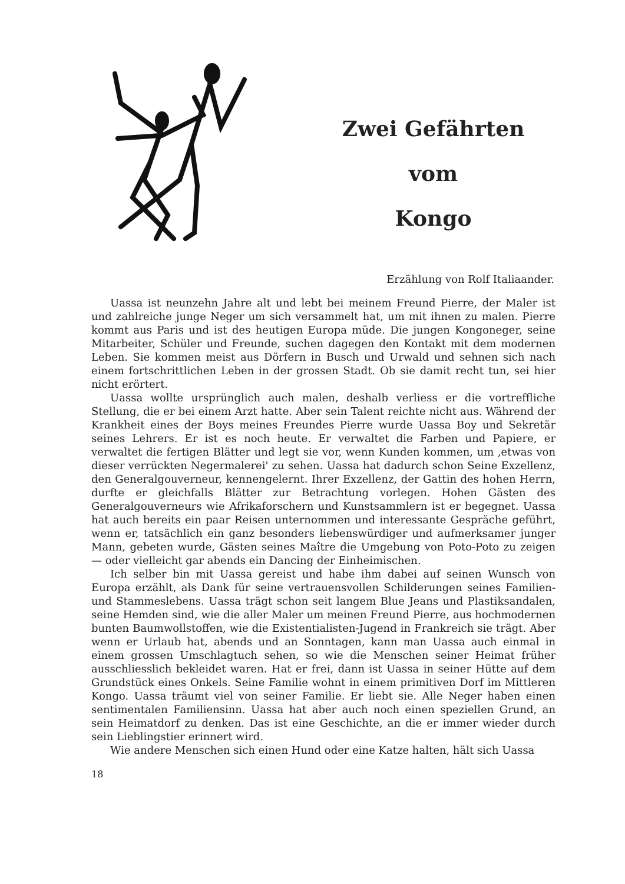Zwei Gefährten
vom
Kongo
Erzählung von Rolf Italiaander.
Uassa ist neunzehn Jahre alt und lebt bei meinem Freund Pierre, der Maler ist und zahlreiche junge Neger um sich versammelt hat, um mit ihnen zu malen. Pierre kommt aus Paris und ist des heutigen Europa müde. Die jungen Kongoneger, seine Mitarbeiter, Schüler und Freunde, suchen dagegen den Kontakt mit dem modernen Leben. Sie kommen meist aus Dörfern in Busch und Urwald und sehnen sich nach einem fortschrittlichen Leben in der grossen Stadt. Ob sie damit recht tun, sei hier nicht erörtert.
Uassa wollte ursprünglich auch malen, deshalb verliess er die vortreffliche Stellung, die er bei einem Arzt hatte. Aber sein Talent reichte nicht aus. Während der Krankheit eines der Boys meines Freundes Pierre wurde Uassa Boy und Sekretär seines Lehrers. Er ist es noch heute. Er verwaltet die Farben und Papiere, er verwaltet die fertigen Blätter und legt sie vor, wenn Kunden kommen, um ‚etwas von dieser verrückten Negermalerei' zu sehen. Uassa hat dadurch schon Seine Exzellenz, den Generalgouverneur, kennengelernt. Ihrer Exzellenz, der Gattin des hohen Herrn, durfte er gleichfalls Blätter zur Betrachtung vorlegen. Hohen Gästen des Generalgouverneurs wie Afrikaforschern und Kunstsammlern ist er begegnet. Uassa hat auch bereits ein paar Reisen unternommen und interessante Gespräche geführt, wenn er, tatsächlich ein ganz besonders liebenswürdiger und aufmerksamer junger Mann, gebeten wurde, Gästen seines Maître die Umgebung von Poto-Poto zu zeigen — oder vielleicht gar abends ein Dancing der Einheimischen.
Ich selber bin mit Uassa gereist und habe ihm dabei auf seinen Wunsch von Europa erzählt, als Dank für seine vertrauensvollen Schilderungen seines Familien- und Stammeslebens. Uassa trägt schon seit langem Blue Jeans und Plastiksandalen, seine Hemden sind, wie die aller Maler um meinen Freund Pierre, aus hochmodernen bunten Baumwollstoffen, wie die Existentialisten-Jugend in Frankreich sie trägt. Aber wenn er Urlaub hat, abends und an Sonntagen, kann man Uassa auch einmal in einem grossen Umschlagtuch sehen, so wie die Menschen seiner Heimat früher ausschliesslich bekleidet waren. Hat er frei, dann ist Uassa in seiner Hütte auf dem Grundstück eines Onkels. Seine Familie wohnt in einem primitiven Dorf im Mittleren Kongo. Uassa träumt viel von seiner Familie. Er liebt sie. Alle Neger haben einen sentimentalen Familiensinn. Uassa hat aber auch noch einen speziellen Grund, an sein Heimatdorf zu denken. Das ist eine Geschichte, an die er immer wieder durch sein Lieblingstier erinnert wird.
Wie andere Menschen sich einen Hund oder eine Katze halten, hält sich Uassa
18